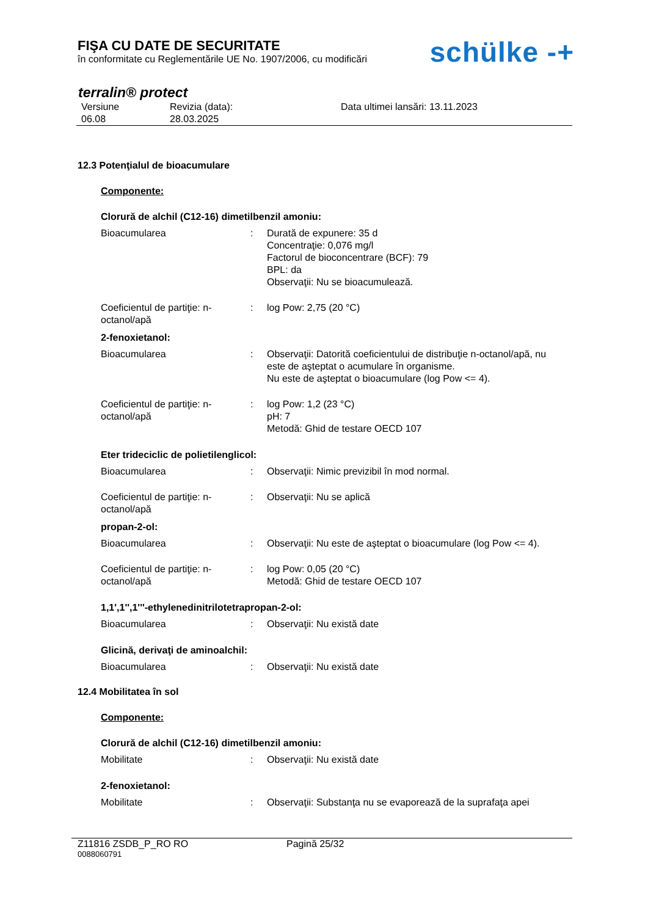FIŞA CU DATE DE SECURITATE
în conformitate cu Reglementările UE No. 1907/2006, cu modificări
schülke -+
terralin® protect
Versiune
06.08
Revizia (data):
28.03.2025
Data ultimei lansări: 13.11.2023
12.3 Potenţialul de bioacumulare
Componente:
Clorură de alchil (C12-16) dimetilbenzil amoniu:
Bioacumularea : Durată de expunere: 35 d
Concentraţie: 0,076 mg/l
Factorul de bioconcentrare (BCF): 79
BPL: da
Observaţii: Nu se bioacumulează.
Coeficientul de partiţie: n-octanol/apă
: log Pow: 2,75 (20 °C)
2-fenoxietanol:
Bioacumularea : Observaţii: Datorită coeficientului de distribuţie n-octanol/apă, nu este de aşteptat o acumulare în organisme.
Nu este de aşteptat o bioacumulare (log Pow <= 4).
Coeficientul de partiţie: n-octanol/apă
: log Pow: 1,2 (23 °C)
pH: 7
Metodă: Ghid de testare OECD 107
Eter trideciclic de polietilenglicol:
Bioacumularea : Observaţii: Nimic previzibil în mod normal.
Coeficientul de partiţie: n-octanol/apă
: Observaţii: Nu se aplică
propan-2-ol:
Bioacumularea : Observaţii: Nu este de aşteptat o bioacumulare (log Pow <= 4).
Coeficientul de partiţie: n-octanol/apă
: log Pow: 0,05 (20 °C)
Metodă: Ghid de testare OECD 107
1,1',1'',1'''-ethylenedinitrilotetrapropan-2-ol:
Bioacumularea : Observaţii: Nu există date
Glicină, derivaţi de aminoalchil:
Bioacumularea : Observaţii: Nu există date
12.4 Mobilitatea în sol
Componente:
Clorură de alchil (C12-16) dimetilbenzil amoniu:
Mobilitate : Observaţii: Nu există date
2-fenoxietanol:
Mobilitate : Observaţii: Substanţa nu se evaporează de la suprafaţa apei
Z11816 ZSDB_P_RO RO Pagină 25/32
0088060791